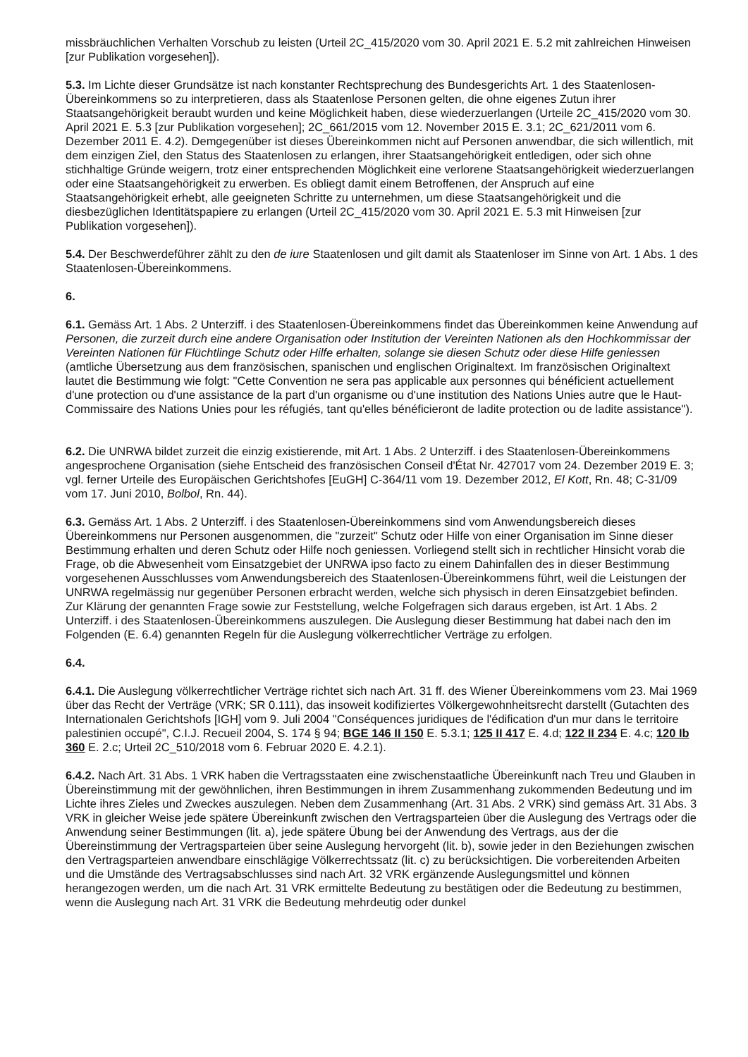missbräuchlichen Verhalten Vorschub zu leisten (Urteil 2C_415/2020 vom 30. April 2021 E. 5.2 mit zahlreichen Hinweisen [zur Publikation vorgesehen]).
5.3. Im Lichte dieser Grundsätze ist nach konstanter Rechtsprechung des Bundesgerichts Art. 1 des Staatenlosen-Übereinkommens so zu interpretieren, dass als Staatenlose Personen gelten, die ohne eigenes Zutun ihrer Staatsangehörigkeit beraubt wurden und keine Möglichkeit haben, diese wiederzuerlangen (Urteile 2C_415/2020 vom 30. April 2021 E. 5.3 [zur Publikation vorgesehen]; 2C_661/2015 vom 12. November 2015 E. 3.1; 2C_621/2011 vom 6. Dezember 2011 E. 4.2). Demgegenüber ist dieses Übereinkommen nicht auf Personen anwendbar, die sich willentlich, mit dem einzigen Ziel, den Status des Staatenlosen zu erlangen, ihrer Staatsangehörigkeit entledigen, oder sich ohne stichhaltige Gründe weigern, trotz einer entsprechenden Möglichkeit eine verlorene Staatsangehörigkeit wiederzuerlangen oder eine Staatsangehörigkeit zu erwerben. Es obliegt damit einem Betroffenen, der Anspruch auf eine Staatsangehörigkeit erhebt, alle geeigneten Schritte zu unternehmen, um diese Staatsangehörigkeit und die diesbezüglichen Identitätspapiere zu erlangen (Urteil 2C_415/2020 vom 30. April 2021 E. 5.3 mit Hinweisen [zur Publikation vorgesehen]).
5.4. Der Beschwerdeführer zählt zu den de iure Staatenlosen und gilt damit als Staatenloser im Sinne von Art. 1 Abs. 1 des Staatenlosen-Übereinkommens.
6.
6.1. Gemäss Art. 1 Abs. 2 Unterziff. i des Staatenlosen-Übereinkommens findet das Übereinkommen keine Anwendung auf Personen, die zurzeit durch eine andere Organisation oder Institution der Vereinten Nationen als den Hochkommissar der Vereinten Nationen für Flüchtlinge Schutz oder Hilfe erhalten, solange sie diesen Schutz oder diese Hilfe geniessen (amtliche Übersetzung aus dem französischen, spanischen und englischen Originaltext. Im französischen Originaltext lautet die Bestimmung wie folgt: "Cette Convention ne sera pas applicable aux personnes qui bénéficient actuellement d'une protection ou d'une assistance de la part d'un organisme ou d'une institution des Nations Unies autre que le Haut-Commissaire des Nations Unies pour les réfugiés, tant qu'elles bénéficieront de ladite protection ou de ladite assistance").
6.2. Die UNRWA bildet zurzeit die einzig existierende, mit Art. 1 Abs. 2 Unterziff. i des Staatenlosen-Übereinkommens angesprochene Organisation (siehe Entscheid des französischen Conseil d'État Nr. 427017 vom 24. Dezember 2019 E. 3; vgl. ferner Urteile des Europäischen Gerichtshofes [EuGH] C-364/11 vom 19. Dezember 2012, El Kott, Rn. 48; C-31/09 vom 17. Juni 2010, Bolbol, Rn. 44).
6.3. Gemäss Art. 1 Abs. 2 Unterziff. i des Staatenlosen-Übereinkommens sind vom Anwendungsbereich dieses Übereinkommens nur Personen ausgenommen, die "zurzeit" Schutz oder Hilfe von einer Organisation im Sinne dieser Bestimmung erhalten und deren Schutz oder Hilfe noch geniessen. Vorliegend stellt sich in rechtlicher Hinsicht vorab die Frage, ob die Abwesenheit vom Einsatzgebiet der UNRWA ipso facto zu einem Dahinfallen des in dieser Bestimmung vorgesehenen Ausschlusses vom Anwendungsbereich des Staatenlosen-Übereinkommens führt, weil die Leistungen der UNRWA regelmässig nur gegenüber Personen erbracht werden, welche sich physisch in deren Einsatzgebiet befinden.
Zur Klärung der genannten Frage sowie zur Feststellung, welche Folgefragen sich daraus ergeben, ist Art. 1 Abs. 2 Unterziff. i des Staatenlosen-Übereinkommens auszulegen. Die Auslegung dieser Bestimmung hat dabei nach den im Folgenden (E. 6.4) genannten Regeln für die Auslegung völkerrechtlicher Verträge zu erfolgen.
6.4.
6.4.1. Die Auslegung völkerrechtlicher Verträge richtet sich nach Art. 31 ff. des Wiener Übereinkommens vom 23. Mai 1969 über das Recht der Verträge (VRK; SR 0.111), das insoweit kodifiziertes Völkergewohnheitsrecht darstellt (Gutachten des Internationalen Gerichtshofs [IGH] vom 9. Juli 2004 "Conséquences juridiques de l'édification d'un mur dans le territoire palestinien occupé", C.I.J. Recueil 2004, S. 174 § 94; BGE 146 II 150 E. 5.3.1; 125 II 417 E. 4.d; 122 II 234 E. 4.c; 120 Ib 360 E. 2.c; Urteil 2C_510/2018 vom 6. Februar 2020 E. 4.2.1).
6.4.2. Nach Art. 31 Abs. 1 VRK haben die Vertragsstaaten eine zwischenstaatliche Übereinkunft nach Treu und Glauben in Übereinstimmung mit der gewöhnlichen, ihren Bestimmungen in ihrem Zusammenhang zukommenden Bedeutung und im Lichte ihres Zieles und Zweckes auszulegen. Neben dem Zusammenhang (Art. 31 Abs. 2 VRK) sind gemäss Art. 31 Abs. 3 VRK in gleicher Weise jede spätere Übereinkunft zwischen den Vertragsparteien über die Auslegung des Vertrags oder die Anwendung seiner Bestimmungen (lit. a), jede spätere Übung bei der Anwendung des Vertrags, aus der die Übereinstimmung der Vertragsparteien über seine Auslegung hervorgeht (lit. b), sowie jeder in den Beziehungen zwischen den Vertragsparteien anwendbare einschlägige Völkerrechtssatz (lit. c) zu berücksichtigen. Die vorbereitenden Arbeiten und die Umstände des Vertragsabschlusses sind nach Art. 32 VRK ergänzende Auslegungsmittel und können herangezogen werden, um die nach Art. 31 VRK ermittelte Bedeutung zu bestätigen oder die Bedeutung zu bestimmen, wenn die Auslegung nach Art. 31 VRK die Bedeutung mehrdeutig oder dunkel